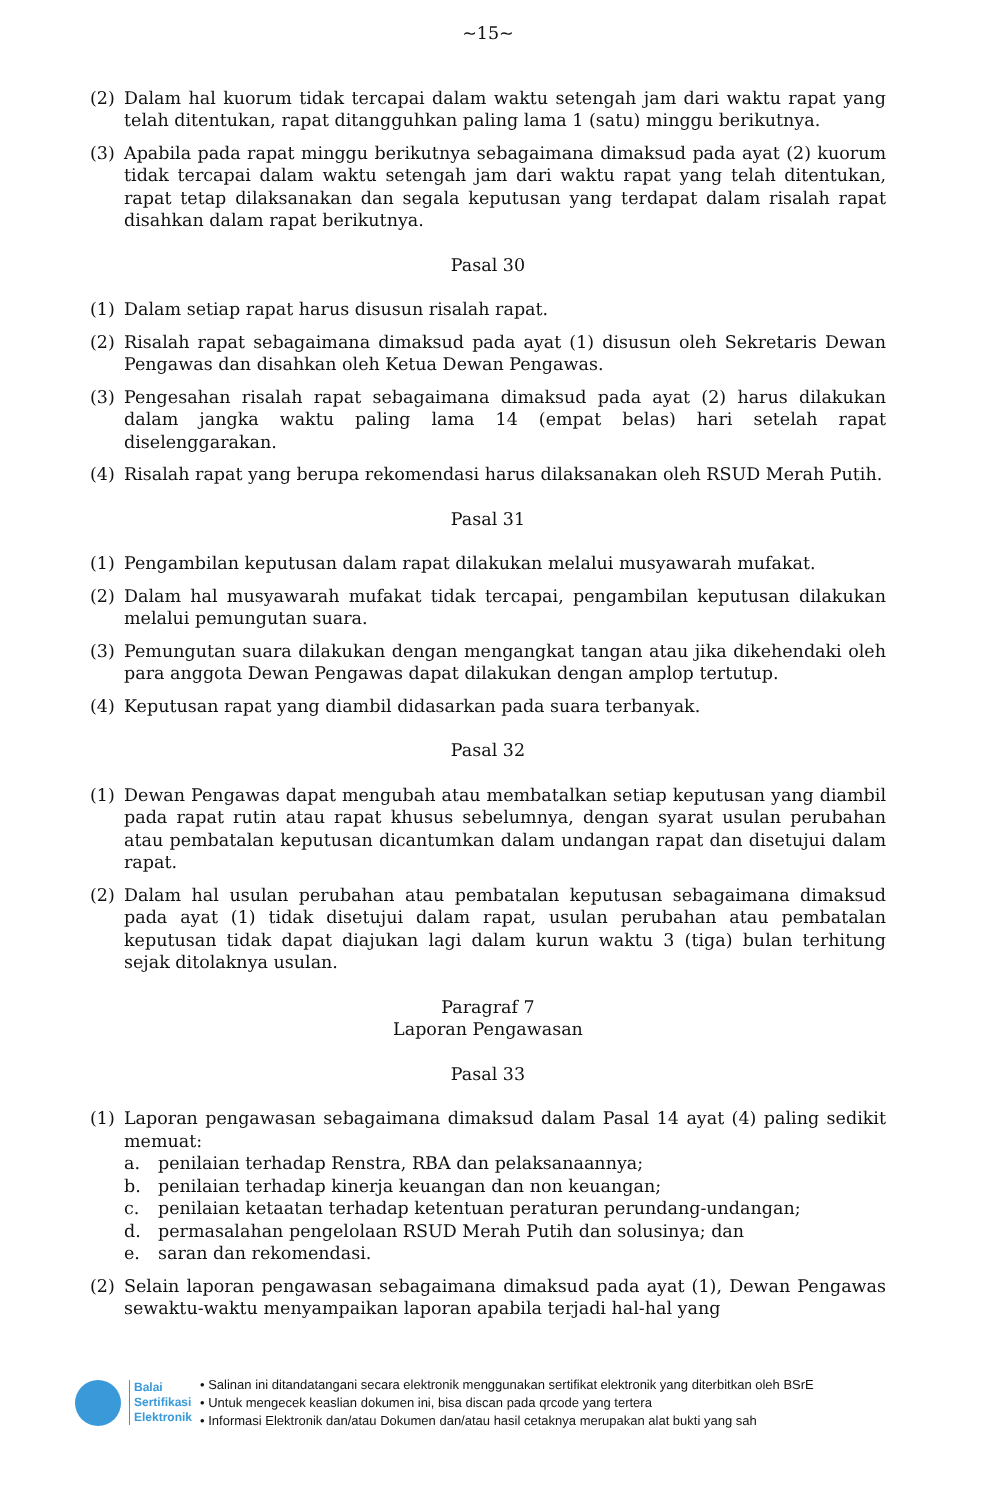~15~
(2) Dalam hal kuorum tidak tercapai dalam waktu setengah jam dari waktu rapat yang telah ditentukan, rapat ditangguhkan paling lama 1 (satu) minggu berikutnya.
(3) Apabila pada rapat minggu berikutnya sebagaimana dimaksud pada ayat (2) kuorum tidak tercapai dalam waktu setengah jam dari waktu rapat yang telah ditentukan, rapat tetap dilaksanakan dan segala keputusan yang terdapat dalam risalah rapat disahkan dalam rapat berikutnya.
Pasal 30
(1) Dalam setiap rapat harus disusun risalah rapat.
(2) Risalah rapat sebagaimana dimaksud pada ayat (1) disusun oleh Sekretaris Dewan Pengawas dan disahkan oleh Ketua Dewan Pengawas.
(3) Pengesahan risalah rapat sebagaimana dimaksud pada ayat (2) harus dilakukan dalam jangka waktu paling lama 14 (empat belas) hari setelah rapat diselenggarakan.
(4) Risalah rapat yang berupa rekomendasi harus dilaksanakan oleh RSUD Merah Putih.
Pasal 31
(1) Pengambilan keputusan dalam rapat dilakukan melalui musyawarah mufakat.
(2) Dalam hal musyawarah mufakat tidak tercapai, pengambilan keputusan dilakukan melalui pemungutan suara.
(3) Pemungutan suara dilakukan dengan mengangkat tangan atau jika dikehendaki oleh para anggota Dewan Pengawas dapat dilakukan dengan amplop tertutup.
(4) Keputusan rapat yang diambil didasarkan pada suara terbanyak.
Pasal 32
(1) Dewan Pengawas dapat mengubah atau membatalkan setiap keputusan yang diambil pada rapat rutin atau rapat khusus sebelumnya, dengan syarat usulan perubahan atau pembatalan keputusan dicantumkan dalam undangan rapat dan disetujui dalam rapat.
(2) Dalam hal usulan perubahan atau pembatalan keputusan sebagaimana dimaksud pada ayat (1) tidak disetujui dalam rapat, usulan perubahan atau pembatalan keputusan tidak dapat diajukan lagi dalam kurun waktu 3 (tiga) bulan terhitung sejak ditolaknya usulan.
Paragraf 7
Laporan Pengawasan
Pasal 33
(1) Laporan pengawasan sebagaimana dimaksud dalam Pasal 14 ayat (4) paling sedikit memuat:
a. penilaian terhadap Renstra, RBA dan pelaksanaannya;
b. penilaian terhadap kinerja keuangan dan non keuangan;
c. penilaian ketaatan terhadap ketentuan peraturan perundang-undangan;
d. permasalahan pengelolaan RSUD Merah Putih dan solusinya; dan
e. saran dan rekomendasi.
(2) Selain laporan pengawasan sebagaimana dimaksud pada ayat (1), Dewan Pengawas sewaktu-waktu menyampaikan laporan apabila terjadi hal-hal yang
Balai
Sertifikasi
Elektronik
• Salinan ini ditandatangani secara elektronik menggunakan sertifikat elektronik yang diterbitkan oleh BSrE
• Untuk mengecek keaslian dokumen ini, bisa discan pada qrcode yang tertera
• Informasi Elektronik dan/atau Dokumen dan/atau hasil cetaknya merupakan alat bukti yang sah